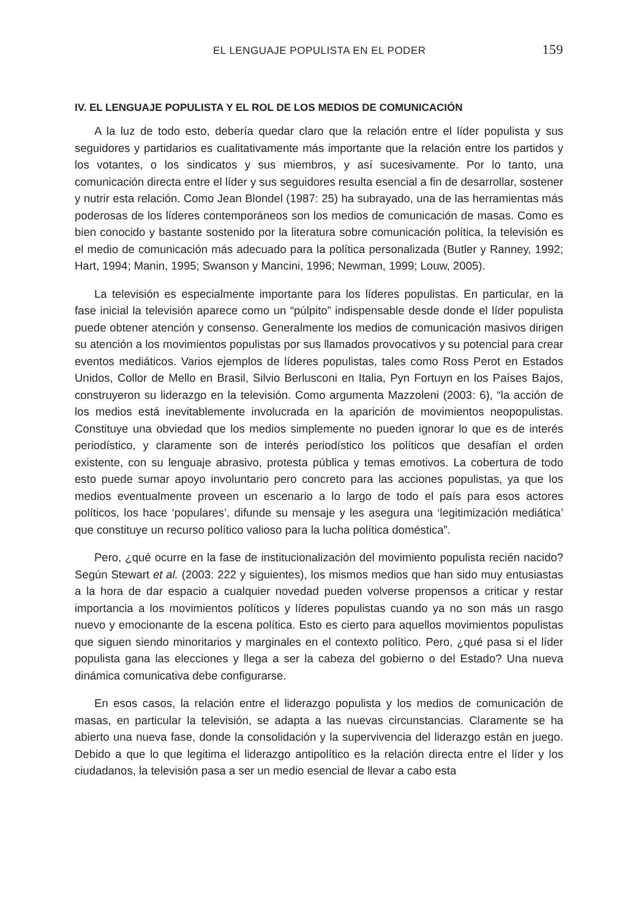EL LENGUAJE POPULISTA EN EL PODER 159
IV. EL LENGUAJE POPULISTA Y EL ROL DE LOS MEDIOS DE COMUNICACIÓN
A la luz de todo esto, debería quedar claro que la relación entre el líder populista y sus seguidores y partidarios es cualitativamente más importante que la relación entre los partidos y los votantes, o los sindicatos y sus miembros, y así sucesivamente. Por lo tanto, una comunicación directa entre el líder y sus seguidores resulta esencial a fin de desarrollar, sostener y nutrir esta relación. Como Jean Blondel (1987: 25) ha subrayado, una de las herramientas más poderosas de los líderes contemporáneos son los medios de comunicación de masas. Como es bien conocido y bastante sostenido por la literatura sobre comunicación política, la televisión es el medio de comunicación más adecuado para la política personalizada (Butler y Ranney, 1992; Hart, 1994; Manin, 1995; Swanson y Mancini, 1996; Newman, 1999; Louw, 2005).
La televisión es especialmente importante para los líderes populistas. En particular, en la fase inicial la televisión aparece como un “púlpito” indispensable desde donde el líder populista puede obtener atención y consenso. Generalmente los medios de comunicación masivos dirigen su atención a los movimientos populistas por sus llamados provocativos y su potencial para crear eventos mediáticos. Varios ejemplos de líderes populistas, tales como Ross Perot en Estados Unidos, Collor de Mello en Brasil, Silvio Berlusconi en Italia, Pyn Fortuyn en los Países Bajos, construyeron su liderazgo en la televisión. Como argumenta Mazzoleni (2003: 6), “la acción de los medios está inevitablemente involucrada en la aparición de movimientos neopopulistas. Constituye una obviedad que los medios simplemente no pueden ignorar lo que es de interés periodístico, y claramente son de interés periodístico los políticos que desafían el orden existente, con su lenguaje abrasivo, protesta pública y temas emotivos. La cobertura de todo esto puede sumar apoyo involuntario pero concreto para las acciones populistas, ya que los medios eventualmente proveen un escenario a lo largo de todo el país para esos actores políticos, los hace ‘populares’, difunde su mensaje y les asegura una ‘legitimización mediática’ que constituye un recurso político valioso para la lucha política doméstica”.
Pero, ¿qué ocurre en la fase de institucionalización del movimiento populista recién nacido? Según Stewart et al. (2003: 222 y siguientes), los mismos medios que han sido muy entusiastas a la hora de dar espacio a cualquier novedad pueden volverse propensos a criticar y restar importancia a los movimientos políticos y líderes populistas cuando ya no son más un rasgo nuevo y emocionante de la escena política. Esto es cierto para aquellos movimientos populistas que siguen siendo minoritarios y marginales en el contexto político. Pero, ¿qué pasa si el líder populista gana las elecciones y llega a ser la cabeza del gobierno o del Estado? Una nueva dinámica comunicativa debe configurarse.
En esos casos, la relación entre el liderazgo populista y los medios de comunicación de masas, en particular la televisión, se adapta a las nuevas circunstancias. Claramente se ha abierto una nueva fase, donde la consolidación y la supervivencia del liderazgo están en juego. Debido a que lo que legitima el liderazgo antipolítico es la relación directa entre el líder y los ciudadanos, la televisión pasa a ser un medio esencial de llevar a cabo esta